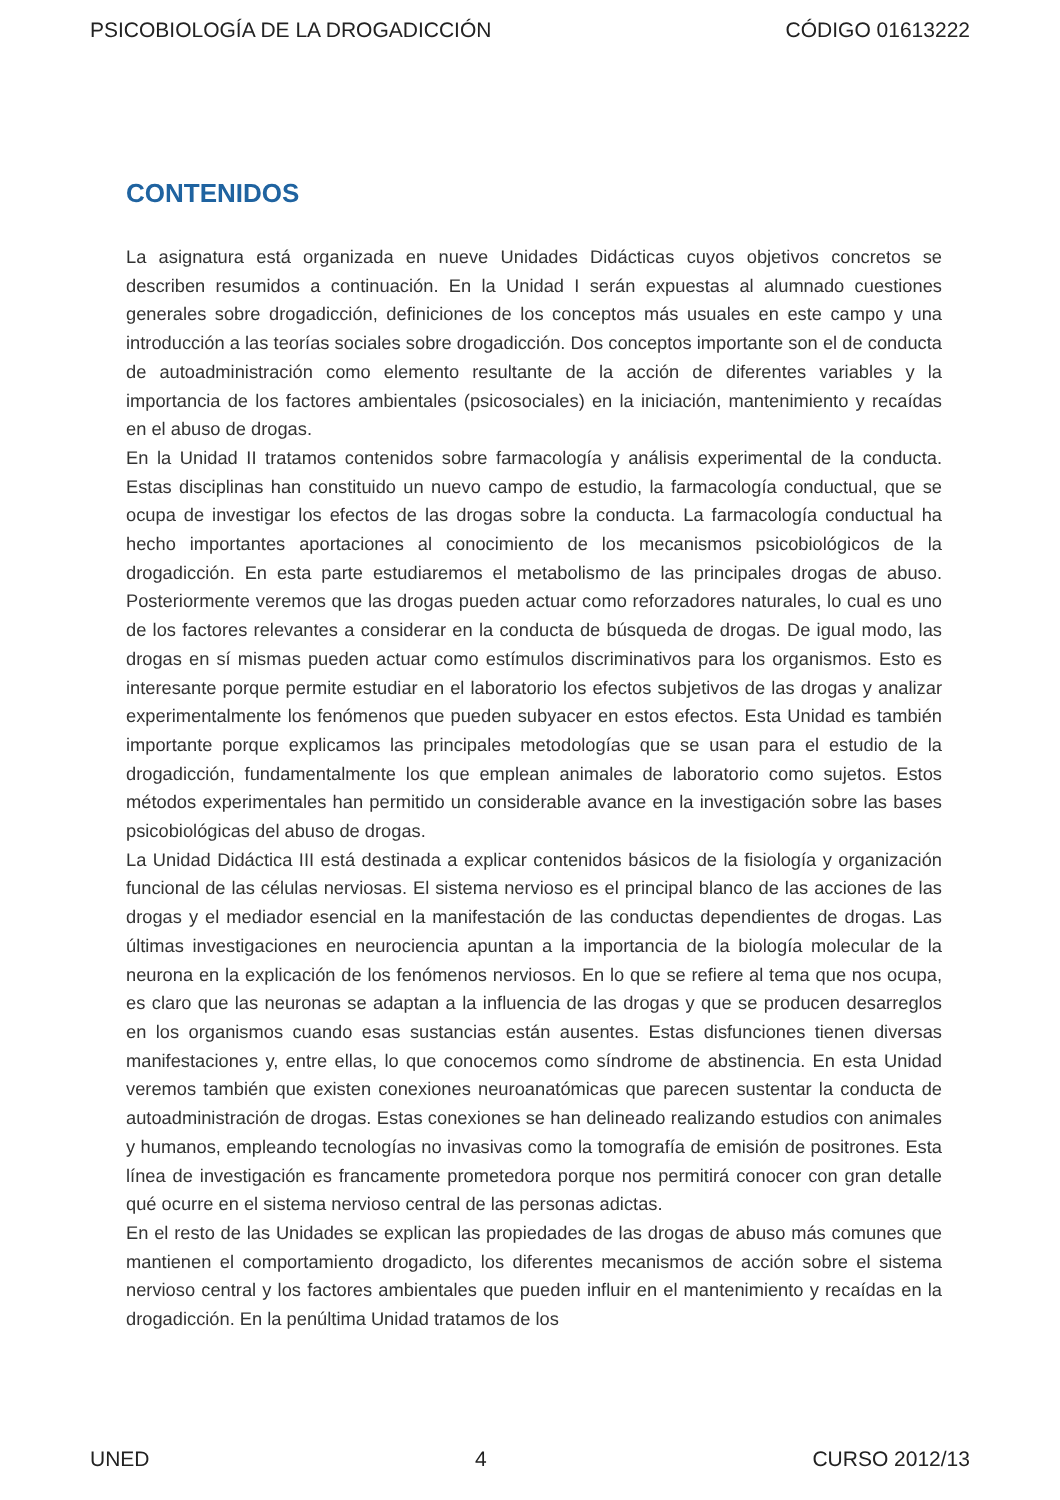PSICOBIOLOGÍA DE LA DROGADICCIÓN CÓDIGO 01613222
CONTENIDOS
La asignatura está organizada en nueve Unidades Didácticas cuyos objetivos concretos se describen resumidos a continuación. En la Unidad I serán expuestas al alumnado cuestiones generales sobre drogadicción, definiciones de los conceptos más usuales en este campo y una introducción a las teorías sociales sobre drogadicción. Dos conceptos importante son el de conducta de autoadministración como elemento resultante de la acción de diferentes variables y la importancia de los factores ambientales (psicosociales) en la iniciación, mantenimiento y recaídas en el abuso de drogas.
En la Unidad II tratamos contenidos sobre farmacología y análisis experimental de la conducta. Estas disciplinas han constituido un nuevo campo de estudio, la farmacología conductual, que se ocupa de investigar los efectos de las drogas sobre la conducta. La farmacología conductual ha hecho importantes aportaciones al conocimiento de los mecanismos psicobiológicos de la drogadicción. En esta parte estudiaremos el metabolismo de las principales drogas de abuso. Posteriormente veremos que las drogas pueden actuar como reforzadores naturales, lo cual es uno de los factores relevantes a considerar en la conducta de búsqueda de drogas. De igual modo, las drogas en sí mismas pueden actuar como estímulos discriminativos para los organismos. Esto es interesante porque permite estudiar en el laboratorio los efectos subjetivos de las drogas y analizar experimentalmente los fenómenos que pueden subyacer en estos efectos. Esta Unidad es también importante porque explicamos las principales metodologías que se usan para el estudio de la drogadicción, fundamentalmente los que emplean animales de laboratorio como sujetos. Estos métodos experimentales han permitido un considerable avance en la investigación sobre las bases psicobiológicas del abuso de drogas.
La Unidad Didáctica III está destinada a explicar contenidos básicos de la fisiología y organización funcional de las células nerviosas. El sistema nervioso es el principal blanco de las acciones de las drogas y el mediador esencial en la manifestación de las conductas dependientes de drogas. Las últimas investigaciones en neurociencia apuntan a la importancia de la biología molecular de la neurona en la explicación de los fenómenos nerviosos. En lo que se refiere al tema que nos ocupa, es claro que las neuronas se adaptan a la influencia de las drogas y que se producen desarreglos en los organismos cuando esas sustancias están ausentes. Estas disfunciones tienen diversas manifestaciones y, entre ellas, lo que conocemos como síndrome de abstinencia. En esta Unidad veremos también que existen conexiones neuroanatómicas que parecen sustentar la conducta de autoadministración de drogas. Estas conexiones se han delineado realizando estudios con animales y humanos, empleando tecnologías no invasivas como la tomografía de emisión de positrones. Esta línea de investigación es francamente prometedora porque nos permitirá conocer con gran detalle qué ocurre en el sistema nervioso central de las personas adictas.
En el resto de las Unidades se explican las propiedades de las drogas de abuso más comunes que mantienen el comportamiento drogadicto, los diferentes mecanismos de acción sobre el sistema nervioso central y los factores ambientales que pueden influir en el mantenimiento y recaídas en la drogadicción. En la penúltima Unidad tratamos de los
UNED 4 CURSO 2012/13